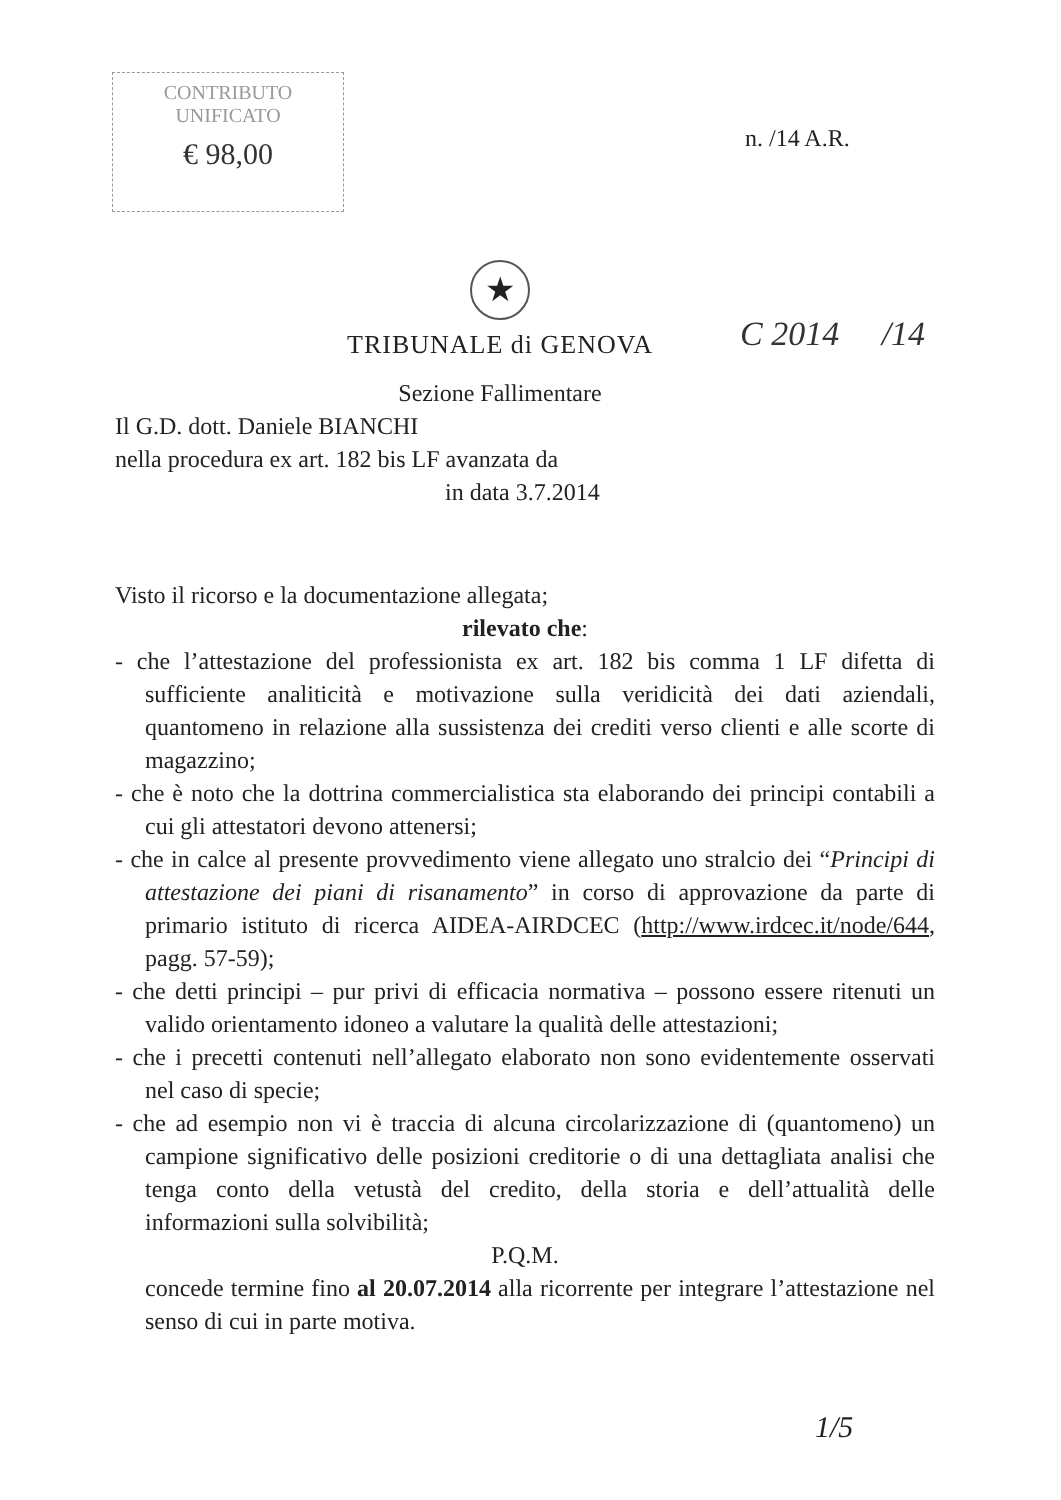CONTRIBUTO
UNIFICATO
€ 98,00
n. /14 A.R.
★
TRIBUNALE di GENOVA
Sezione Fallimentare
C 2014 /14
Il G.D. dott. Daniele BIANCHI
nella procedura ex art. 182 bis LF avanzata da
in data 3.7.2014
Visto il ricorso e la documentazione allegata;
rilevato che:
- che l’attestazione del professionista ex art. 182 bis comma 1 LF difetta di sufficiente analiticità e motivazione sulla veridicità dei dati aziendali, quantomeno in relazione alla sussistenza dei crediti verso clienti e alle scorte di magazzino;
- che è noto che la dottrina commercialistica sta elaborando dei principi contabili a cui gli attestatori devono attenersi;
- che in calce al presente provvedimento viene allegato uno stralcio dei “Principi di attestazione dei piani di risanamento” in corso di approvazione da parte di primario istituto di ricerca AIDEA-AIRDCEC (http://www.irdcec.it/node/644, pagg. 57-59);
- che detti principi – pur privi di efficacia normativa – possono essere ritenuti un valido orientamento idoneo a valutare la qualità delle attestazioni;
- che i precetti contenuti nell’allegato elaborato non sono evidentemente osservati nel caso di specie;
- che ad esempio non vi è traccia di alcuna circolarizzazione di (quantomeno) un campione significativo delle posizioni creditorie o di una dettagliata analisi che tenga conto della vetustà del credito, della storia e dell’attualità delle informazioni sulla solvibilità;
P.Q.M.
concede termine fino al 20.07.2014 alla ricorrente per integrare l’attestazione nel senso di cui in parte motiva.
1/5